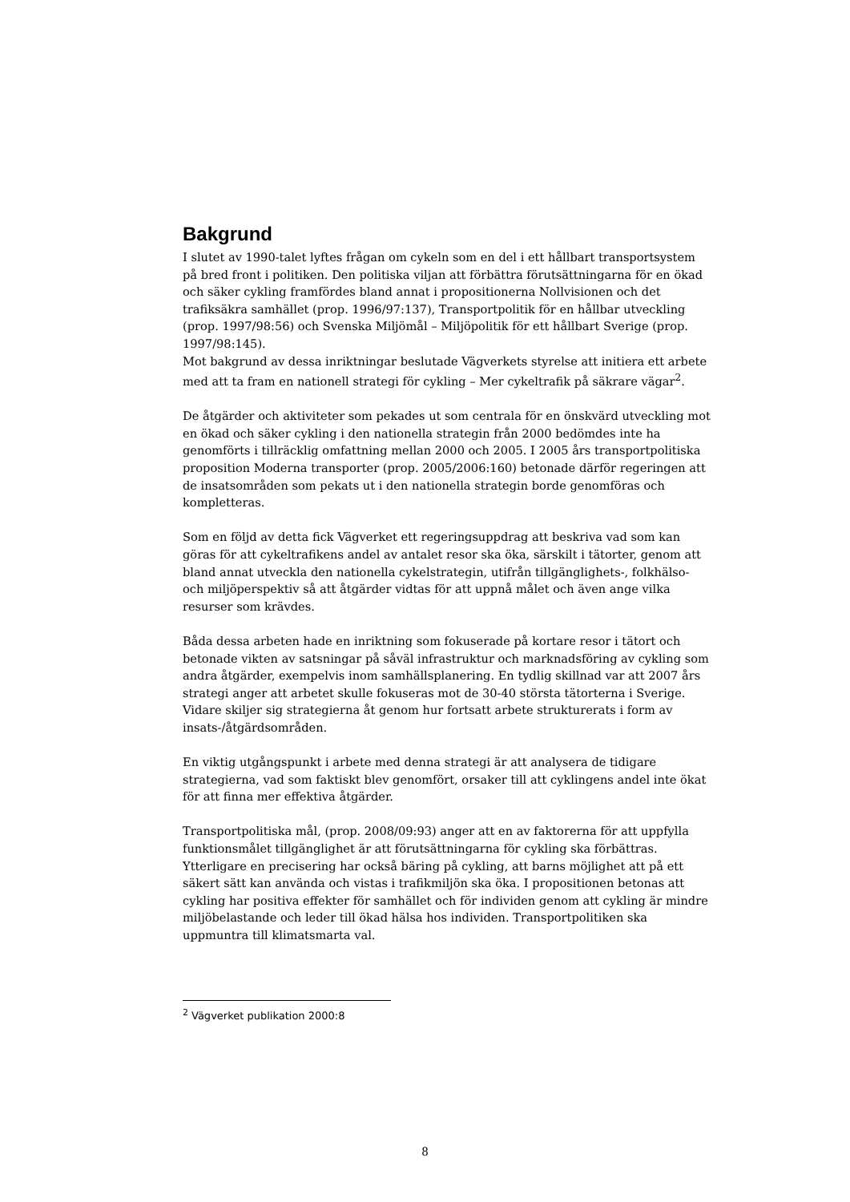Bakgrund
I slutet av 1990-talet lyftes frågan om cykeln som en del i ett hållbart transportsystem på bred front i politiken. Den politiska viljan att förbättra förutsättningarna för en ökad och säker cykling framfördes bland annat i propositionerna Nollvisionen och det trafiksäkra samhället (prop. 1996/97:137), Transportpolitik för en hållbar utveckling (prop. 1997/98:56) och Svenska Miljömål – Miljöpolitik för ett hållbart Sverige (prop. 1997/98:145).
Mot bakgrund av dessa inriktningar beslutade Vägverkets styrelse att initiera ett arbete med att ta fram en nationell strategi för cykling – Mer cykeltrafik på säkrare vägar<sup>2</sup>.
De åtgärder och aktiviteter som pekades ut som centrala för en önskvärd utveckling mot en ökad och säker cykling i den nationella strategin från 2000 bedömdes inte ha genomförts i tillräcklig omfattning mellan 2000 och 2005. I 2005 års transportpolitiska proposition Moderna transporter (prop. 2005/2006:160) betonade därför regeringen att de insatsområden som pekats ut i den nationella strategin borde genomföras och kompletteras.
Som en följd av detta fick Vägverket ett regeringsuppdrag att beskriva vad som kan göras för att cykeltrafikens andel av antalet resor ska öka, särskilt i tätorter, genom att bland annat utveckla den nationella cykelstrategin, utifrån tillgänglighets-, folkhälso- och miljöperspektiv så att åtgärder vidtas för att uppnå målet och även ange vilka resurser som krävdes.
Båda dessa arbeten hade en inriktning som fokuserade på kortare resor i tätort och betonade vikten av satsningar på såväl infrastruktur och marknadsföring av cykling som andra åtgärder, exempelvis inom samhällsplanering. En tydlig skillnad var att 2007 års strategi anger att arbetet skulle fokuseras mot de 30-40 största tätorterna i Sverige. Vidare skiljer sig strategierna åt genom hur fortsatt arbete strukturerats i form av insats-/åtgärdsområden.
En viktig utgångspunkt i arbete med denna strategi är att analysera de tidigare strategierna, vad som faktiskt blev genomfört, orsaker till att cyklingens andel inte ökat för att finna mer effektiva åtgärder.
Transportpolitiska mål, (prop. 2008/09:93) anger att en av faktorerna för att uppfylla funktionsmålet tillgänglighet är att förutsättningarna för cykling ska förbättras. Ytterligare en precisering har också bäring på cykling, att barns möjlighet att på ett säkert sätt kan använda och vistas i trafikmiljön ska öka. I propositionen betonas att cykling har positiva effekter för samhället och för individen genom att cykling är mindre miljöbelastande och leder till ökad hälsa hos individen. Transportpolitiken ska uppmuntra till klimatsmarta val.
<sup>2</sup> Vägverket publikation 2000:8
8